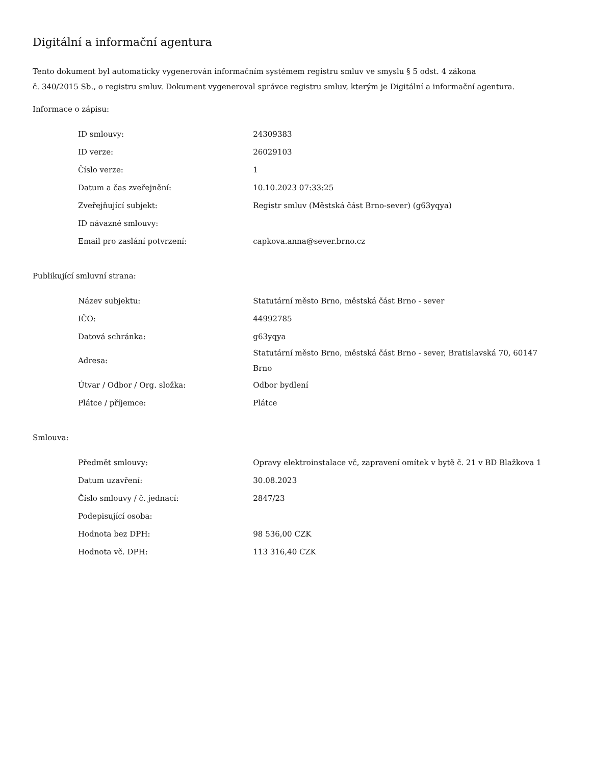Digitální a informační agentura
Tento dokument byl automaticky vygenerován informačním systémem registru smluv ve smyslu § 5 odst. 4 zákona
č. 340/2015 Sb., o registru smluv. Dokument vygeneroval správce registru smluv, kterým je Digitální a informační agentura.
Informace o zápisu:
| ID smlouvy: | 24309383 |
| ID verze: | 26029103 |
| Číslo verze: | 1 |
| Datum a čas zveřejnění: | 10.10.2023 07:33:25 |
| Zveřejňující subjekt: | Registr smluv (Městská část Brno-sever) (g63yqya) |
| ID návazné smlouvy: | |
| Email pro zaslání potvrzení: | capkova.anna@sever.brno.cz |
Publikující smluvní strana:
| Název subjektu: | Statutární město Brno, městská část Brno - sever |
| IČO: | 44992785 |
| Datová schránka: | g63yqya |
| Adresa: | Statutární město Brno, městská část Brno - sever, Bratislavská 70, 60147 Brno |
| Útvar / Odbor / Org. složka: | Odbor bydlení |
| Plátce / příjemce: | Plátce |
Smlouva:
| Předmět smlouvy: | Opravy elektroinstalace vč, zapravení omítek v bytě č. 21 v BD Blažkova 1 |
| Datum uzavření: | 30.08.2023 |
| Číslo smlouvy / č. jednací: | 2847/23 |
| Podepisující osoba: | |
| Hodnota bez DPH: | 98 536,00 CZK |
| Hodnota vč. DPH: | 113 316,40 CZK |